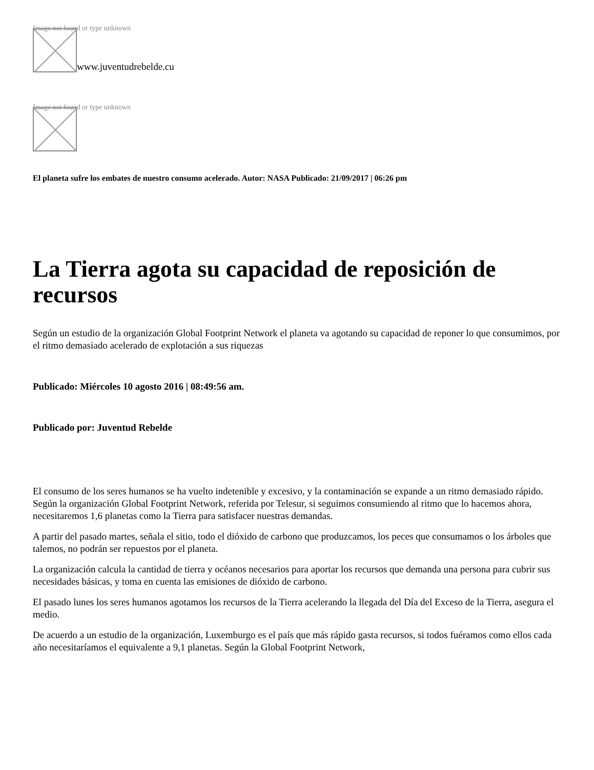Image not found or type unknown
www.juventudrebelde.cu
Image not found or type unknown
El planeta sufre los embates de nuestro consumo acelerado. Autor: NASA Publicado: 21/09/2017 | 06:26 pm
La Tierra agota su capacidad de reposición de recursos
Según un estudio de la organización Global Footprint Network el planeta va agotando su capacidad de reponer lo que consumimos, por el ritmo demasiado acelerado de explotación a sus riquezas
Publicado: Miércoles 10 agosto 2016 | 08:49:56 am.
Publicado por: Juventud Rebelde
El consumo de los seres humanos se ha vuelto indetenible y excesivo, y la contaminación se expande a un ritmo demasiado rápido. Según la organización Global Footprint Network, referida por Telesur, si seguimos consumiendo al ritmo que lo hacemos ahora, necesitaremos 1,6 planetas como la Tierra para satisfacer nuestras demandas.
A partir del pasado martes, señala el sitio, todo el dióxido de carbono que produzcamos, los peces que consumamos o los árboles que talemos, no podrán ser repuestos por el planeta.
La organización calcula la cantidad de tierra y océanos necesarios para aportar los recursos que demanda una persona para cubrir sus necesidades básicas, y toma en cuenta las emisiones de dióxido de carbono.
El pasado lunes los seres humanos agotamos los recursos de la Tierra acelerando la llegada del Día del Exceso de la Tierra, asegura el medio.
De acuerdo a un estudio de la organización, Luxemburgo es el país que más rápido gasta recursos, si todos fuéramos como ellos cada año necesitaríamos el equivalente a 9,1 planetas. Según la Global Footprint Network,